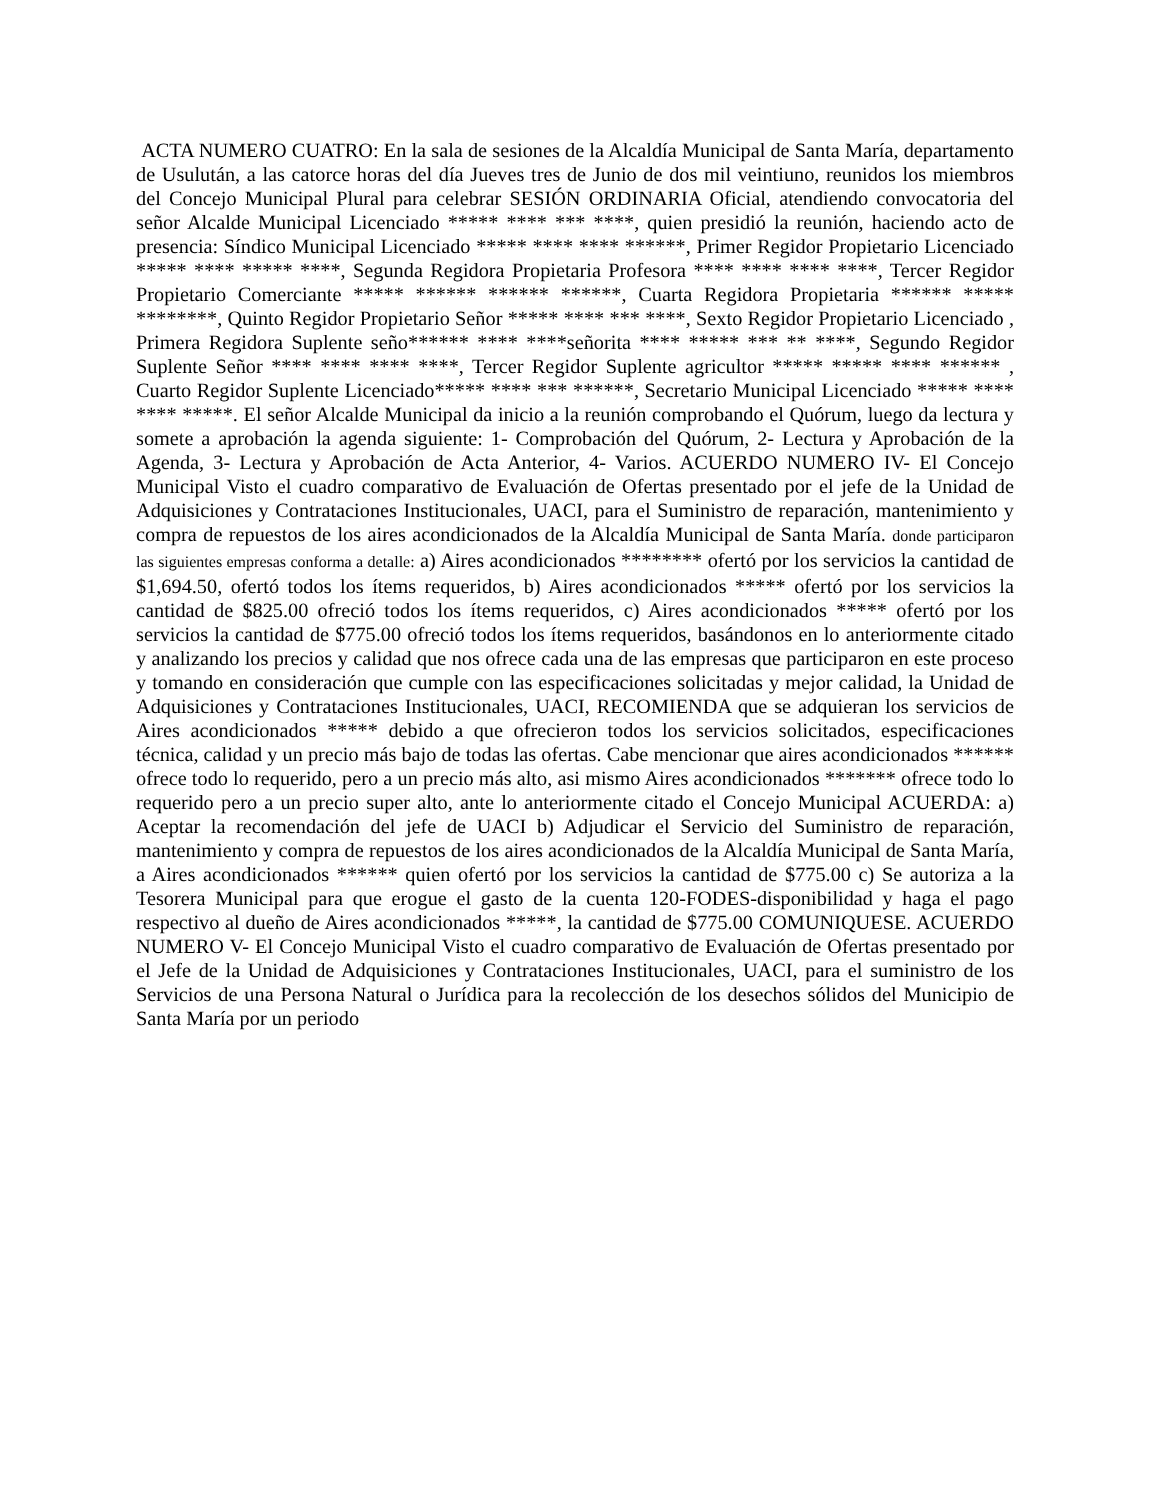ACTA NUMERO CUATRO: En la sala de sesiones de la Alcaldía Municipal de Santa María, departamento de Usulután, a las catorce horas del día Jueves tres de Junio de dos mil veintiuno, reunidos los miembros del Concejo Municipal Plural para celebrar SESIÓN ORDINARIA Oficial, atendiendo convocatoria del señor Alcalde Municipal Licenciado ***** **** *** ****, quien presidió la reunión, haciendo acto de presencia: Síndico Municipal Licenciado ***** **** **** ******, Primer Regidor Propietario Licenciado ***** **** ***** ****, Segunda Regidora Propietaria Profesora **** **** **** ****, Tercer Regidor Propietario Comerciante ***** ****** ****** ******, Cuarta Regidora Propietaria ****** ***** ********, Quinto Regidor Propietario Señor ***** **** *** ****, Sexto Regidor Propietario Licenciado , Primera Regidora Suplente seño****** **** ****señorita **** ***** *** ** ****, Segundo Regidor Suplente Señor **** **** **** ****, Tercer Regidor Suplente agricultor ***** ***** **** ****** , Cuarto Regidor Suplente Licenciado***** **** *** ******, Secretario Municipal Licenciado ***** **** **** *****. El señor Alcalde Municipal da inicio a la reunión comprobando el Quórum, luego da lectura y somete a aprobación la agenda siguiente: 1- Comprobación del Quórum, 2- Lectura y Aprobación de la Agenda, 3- Lectura y Aprobación de Acta Anterior, 4- Varios. ACUERDO NUMERO IV- El Concejo Municipal Visto el cuadro comparativo de Evaluación de Ofertas presentado por el jefe de la Unidad de Adquisiciones y Contrataciones Institucionales, UACI, para el Suministro de reparación, mantenimiento y compra de repuestos de los aires acondicionados de la Alcaldía Municipal de Santa María. donde participaron las siguientes empresas conforma a detalle: a) Aires acondicionados ******** ofertó por los servicios la cantidad de $1,694.50, ofertó todos los ítems requeridos, b) Aires acondicionados ***** ofertó por los servicios la cantidad de $825.00 ofreció todos los ítems requeridos, c) Aires acondicionados ***** ofertó por los servicios la cantidad de $775.00 ofreció todos los ítems requeridos, basándonos en lo anteriormente citado y analizando los precios y calidad que nos ofrece cada una de las empresas que participaron en este proceso y tomando en consideración que cumple con las especificaciones solicitadas y mejor calidad, la Unidad de Adquisiciones y Contrataciones Institucionales, UACI, RECOMIENDA que se adquieran los servicios de Aires acondicionados ***** debido a que ofrecieron todos los servicios solicitados, especificaciones técnica, calidad y un precio más bajo de todas las ofertas. Cabe mencionar que aires acondicionados ****** ofrece todo lo requerido, pero a un precio más alto, asi mismo Aires acondicionados ******* ofrece todo lo requerido pero a un precio super alto, ante lo anteriormente citado el Concejo Municipal ACUERDA: a) Aceptar la recomendación del jefe de UACI b) Adjudicar el Servicio del Suministro de reparación, mantenimiento y compra de repuestos de los aires acondicionados de la Alcaldía Municipal de Santa María, a Aires acondicionados ****** quien ofertó por los servicios la cantidad de $775.00 c) Se autoriza a la Tesorera Municipal para que erogue el gasto de la cuenta 120-FODES-disponibilidad y haga el pago respectivo al dueño de Aires acondicionados *****, la cantidad de $775.00 COMUNIQUESE. ACUERDO NUMERO V- El Concejo Municipal Visto el cuadro comparativo de Evaluación de Ofertas presentado por el Jefe de la Unidad de Adquisiciones y Contrataciones Institucionales, UACI, para el suministro de los Servicios de una Persona Natural o Jurídica para la recolección de los desechos sólidos del Municipio de Santa María por un periodo